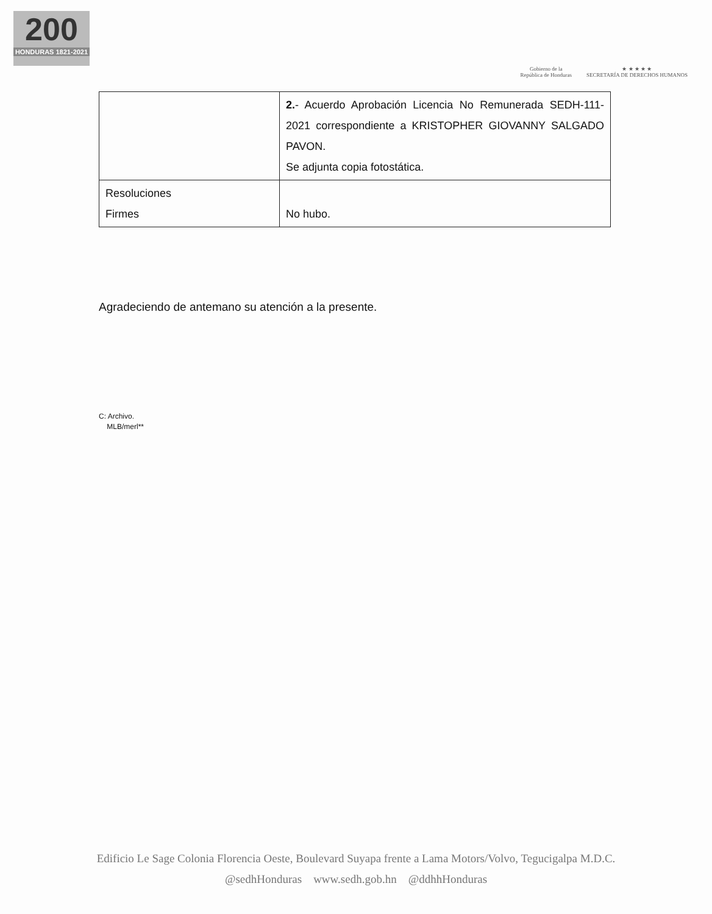200
HONDURAS 1821-2021
Gobierno de la
República de Honduras
★ ★ ★ ★ ★
SECRETARÍA DE DERECHOS HUMANOS
| | 2. - Acuerdo Aprobación Licencia No Remunerada SEDH-111-2021 correspondiente a KRISTOPHER GIOVANNY SALGADO PAVON. Se adjunta copia fotostática. |
| Resoluciones Firmes | No hubo. |
Agradeciendo de antemano su atención a la presente.
C: Archivo.
MLB/merl**
Edificio Le Sage Colonia Florencia Oeste, Boulevard Suyapa frente a Lama Motors/Volvo, Tegucigalpa M.D.C.
@sedhHonduras www.sedh.gob.hn @ddhhHonduras